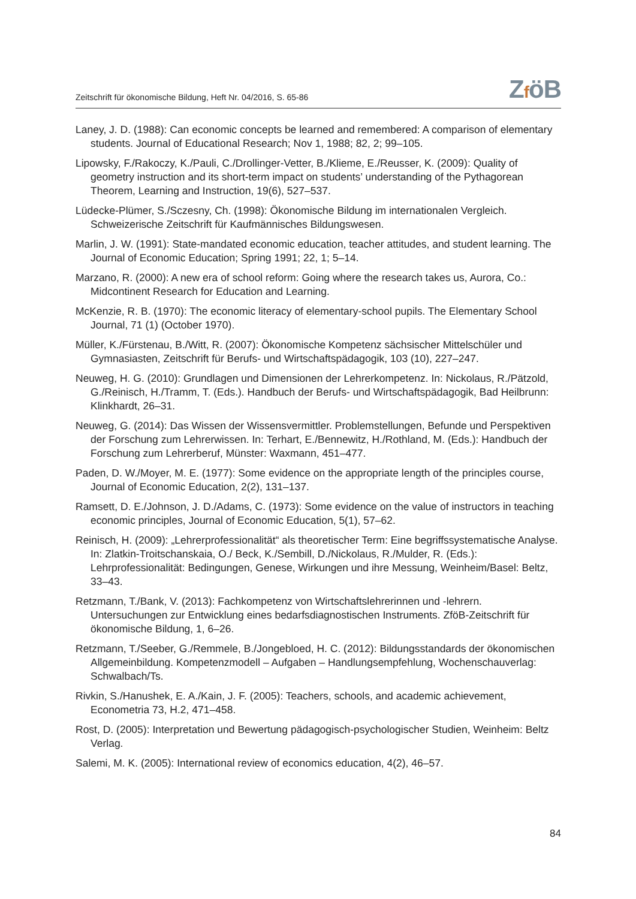Zeitschrift für ökonomische Bildung, Heft Nr. 04/2016, S. 65-86 ZföB
Laney, J. D. (1988): Can economic concepts be learned and remembered: A comparison of elementary students. Journal of Educational Research; Nov 1, 1988; 82, 2; 99–105.
Lipowsky, F./Rakoczy, K./Pauli, C./Drollinger-Vetter, B./Klieme, E./Reusser, K. (2009): Quality of geometry instruction and its short-term impact on students’ understanding of the Pythagorean Theorem, Learning and Instruction, 19(6), 527–537.
Lüdecke-Plümer, S./Sczesny, Ch. (1998): Ökonomische Bildung im internationalen Vergleich. Schweizerische Zeitschrift für Kaufmännisches Bildungswesen.
Marlin, J. W. (1991): State-mandated economic education, teacher attitudes, and student learning. The Journal of Economic Education; Spring 1991; 22, 1; 5–14.
Marzano, R. (2000): A new era of school reform: Going where the research takes us, Aurora, Co.: Midcontinent Research for Education and Learning.
McKenzie, R. B. (1970): The economic literacy of elementary-school pupils. The Elementary School Journal, 71 (1) (October 1970).
Müller, K./Fürstenau, B./Witt, R. (2007): Ökonomische Kompetenz sächsischer Mittelschüler und Gymnasiasten, Zeitschrift für Berufs- und Wirtschaftspädagogik, 103 (10), 227–247.
Neuweg, H. G. (2010): Grundlagen und Dimensionen der Lehrerkompetenz. In: Nickolaus, R./Pätzold, G./Reinisch, H./Tramm, T. (Eds.). Handbuch der Berufs- und Wirtschaftspädagogik, Bad Heilbrunn: Klinkhardt, 26–31.
Neuweg, G. (2014): Das Wissen der Wissensvermittler. Problemstellungen, Befunde und Perspektiven der Forschung zum Lehrerwissen. In: Terhart, E./Bennewitz, H./Rothland, M. (Eds.): Handbuch der Forschung zum Lehrerberuf, Münster: Waxmann, 451–477.
Paden, D. W./Moyer, M. E. (1977): Some evidence on the appropriate length of the principles course, Journal of Economic Education, 2(2), 131–137.
Ramsett, D. E./Johnson, J. D./Adams, C. (1973): Some evidence on the value of instructors in teaching economic principles, Journal of Economic Education, 5(1), 57–62.
Reinisch, H. (2009): „Lehrerprofessionalität“ als theoretischer Term: Eine begriffssystematische Analyse. In: Zlatkin-Troitschanskaia, O./ Beck, K./Sembill, D./Nickolaus, R./Mulder, R. (Eds.): Lehrprofessionalität: Bedingungen, Genese, Wirkungen und ihre Messung, Weinheim/Basel: Beltz, 33–43.
Retzmann, T./Bank, V. (2013): Fachkompetenz von Wirtschaftslehrerinnen und -lehrern. Untersuchungen zur Entwicklung eines bedarfsdiagnostischen Instruments. ZföB-Zeitschrift für ökonomische Bildung, 1, 6–26.
Retzmann, T./Seeber, G./Remmele, B./Jongebloed, H. C. (2012): Bildungsstandards der ökonomischen Allgemeinbildung. Kompetenzmodell – Aufgaben – Handlungsempfehlung, Wochenschauverlag: Schwalbach/Ts.
Rivkin, S./Hanushek, E. A./Kain, J. F. (2005): Teachers, schools, and academic achievement, Econometria 73, H.2, 471–458.
Rost, D. (2005): Interpretation und Bewertung pädagogisch-psychologischer Studien, Weinheim: Beltz Verlag.
Salemi, M. K. (2005): International review of economics education, 4(2), 46–57.
84